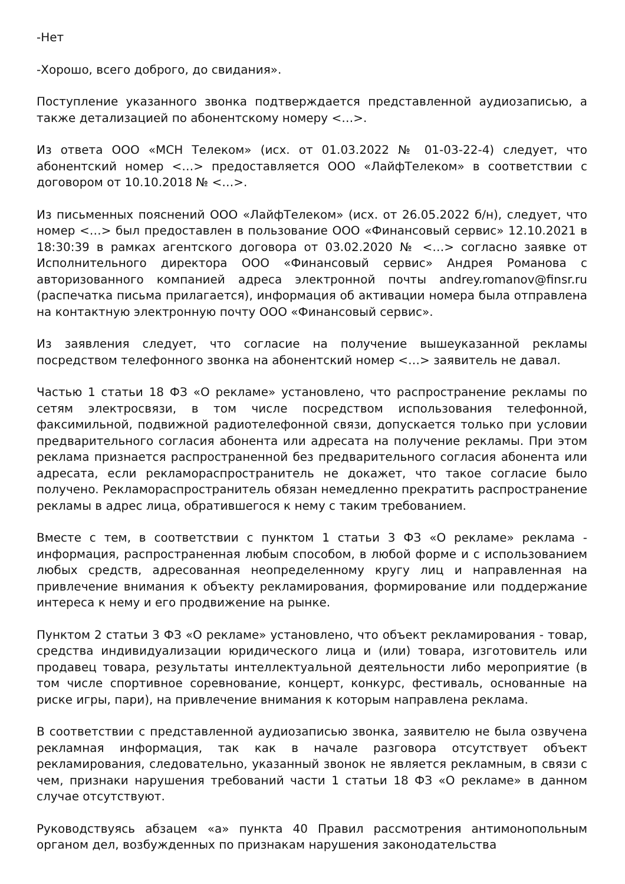-Нет
-Хорошо, всего доброго, до свидания».
Поступление указанного звонка подтверждается представленной аудиозаписью, а также детализацией по абонентскому номеру <…>.
Из ответа ООО «МСН Телеком» (исх. от 01.03.2022 № 01-03-22-4) следует, что абонентский номер <…> предоставляется ООО «ЛайфТелеком» в соответствии с договором от 10.10.2018 № <…>.
Из письменных пояснений ООО «ЛайфТелеком» (исх. от 26.05.2022 б/н), следует, что номер <…> был предоставлен в пользование ООО «Финансовый сервис» 12.10.2021 в 18:30:39 в рамках агентского договора от 03.02.2020 № <…> согласно заявке от Исполнительного директора ООО «Финансовый сервис» Андрея Романова с авторизованного компанией адреса электронной почты andrey.romanov@finsr.ru (распечатка письма прилагается), информация об активации номера была отправлена на контактную электронную почту ООО «Финансовый сервис».
Из заявления следует, что согласие на получение вышеуказанной рекламы посредством телефонного звонка на абонентский номер <…> заявитель не давал.
Частью 1 статьи 18 ФЗ «О рекламе» установлено, что распространение рекламы по сетям электросвязи, в том числе посредством использования телефонной, факсимильной, подвижной радиотелефонной связи, допускается только при условии предварительного согласия абонента или адресата на получение рекламы. При этом реклама признается распространенной без предварительного согласия абонента или адресата, если рекламораспространитель не докажет, что такое согласие было получено. Рекламораспространитель обязан немедленно прекратить распространение рекламы в адрес лица, обратившегося к нему с таким требованием.
Вместе с тем, в соответствии с пунктом 1 статьи 3 ФЗ «О рекламе» реклама - информация, распространенная любым способом, в любой форме и с использованием любых средств, адресованная неопределенному кругу лиц и направленная на привлечение внимания к объекту рекламирования, формирование или поддержание интереса к нему и его продвижение на рынке.
Пунктом 2 статьи 3 ФЗ «О рекламе» установлено, что объект рекламирования - товар, средства индивидуализации юридического лица и (или) товара, изготовитель или продавец товара, результаты интеллектуальной деятельности либо мероприятие (в том числе спортивное соревнование, концерт, конкурс, фестиваль, основанные на риске игры, пари), на привлечение внимания к которым направлена реклама.
В соответствии с представленной аудиозаписью звонка, заявителю не была озвучена рекламная информация, так как в начале разговора отсутствует объект рекламирования, следовательно, указанный звонок не является рекламным, в связи с чем, признаки нарушения требований части 1 статьи 18 ФЗ «О рекламе» в данном случае отсутствуют.
Руководствуясь абзацем «а» пункта 40 Правил рассмотрения антимонопольным органом дел, возбужденных по признакам нарушения законодательства